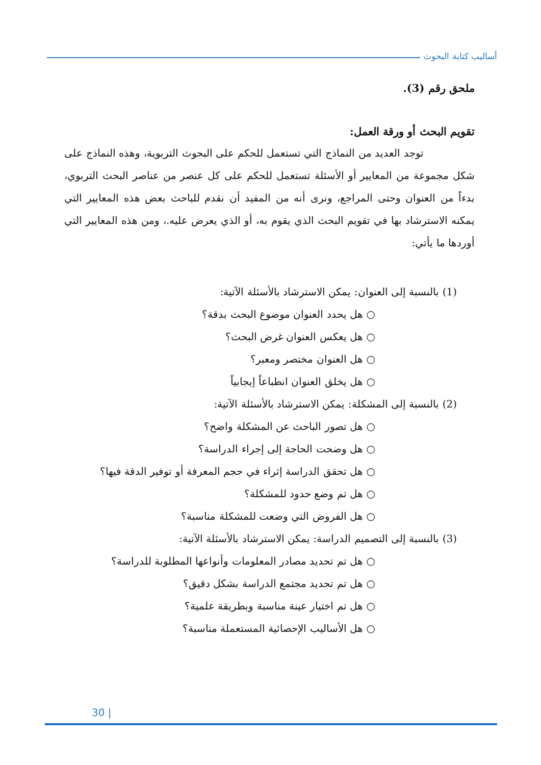أساليب كتابة البحوث
ملحق رقم (3).
تقويم البحث أو ورقة العمل:
توجد العديد من النماذج التي تستعمل للحكم على البحوث التربوية، وهذه النماذج على شكل مجموعة من المعايير أو الأسئلة تستعمل للحكم على كل عنصر من عناصر البحث التربوي، بدءاً من العنوان وحتى المراجع، ونرى أنه من المفيد أن نقدم للباحث بعض هذه المعايير التي يمكنه الاسترشاد بها في تقويم البحث الذي يقوم به، أو الذي يعرض عليه.، ومن هذه المعايير التي أوردها ما يأتي:
(1) بالنسبة إلى العنوان: يمكن الاسترشاد بالأسئلة الآتية:
○ هل يحدد العنوان موضوع البحث بدقة؟
○ هل يعكس العنوان غرض البحث؟
○ هل العنوان مختصر ومعبر؟
○ هل يخلق العنوان انطباعاً إيجابياً
(2) بالنسبة إلى المشكلة: يمكن الاسترشاد بالأسئلة الآتية:
○ هل تصور الباحث عن المشكلة واضح؟
○ هل وضحت الحاجة إلى إجراء الدراسة؟
○ هل تحقق الدراسة إثراء في حجم المعرفة أو توفير الدقة فيها؟
○ هل تم وضع حدود للمشكلة؟
○ هل الفروض التي وضعت للمشكلة مناسبة؟
(3) بالنسبة إلى التصميم الدراسة: يمكن الاسترشاد بالأسئلة الآتية:
○ هل تم تحديد مصادر المعلومات وأنواعها المطلوبة للدراسة؟
○ هل تم تحديد مجتمع الدراسة بشكل دقيق؟
○ هل تم اختيار عينة مناسبة وبطريقة علمية؟
○ هل الأساليب الإحصائية المستعملة مناسبة؟
30 |